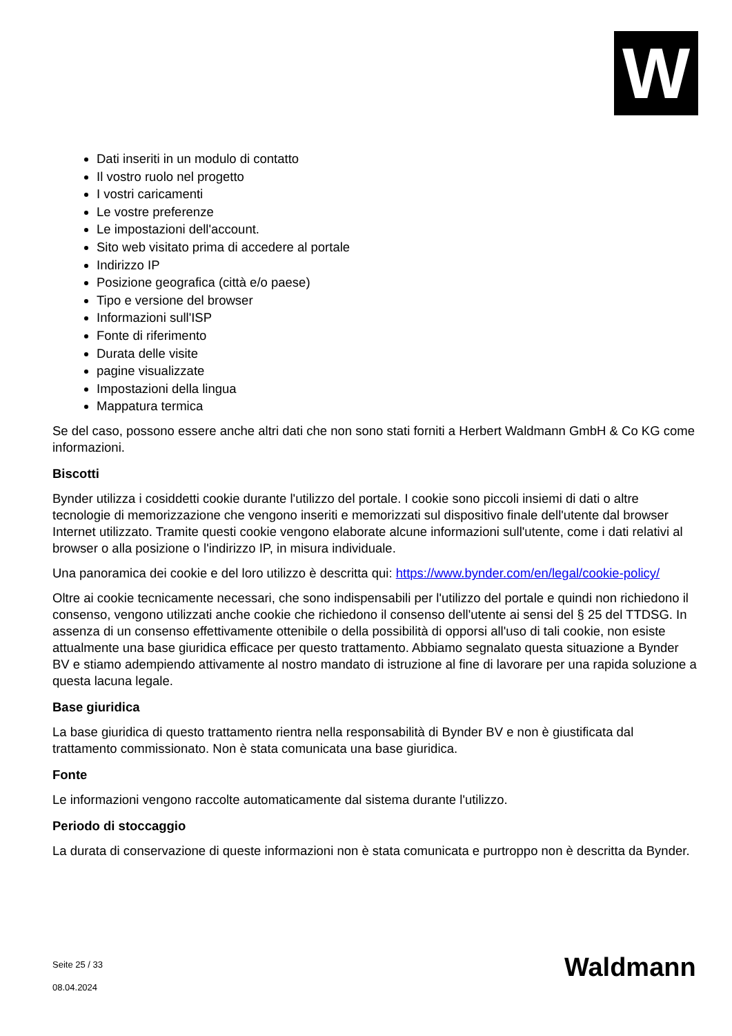W
Dati inseriti in un modulo di contatto
Il vostro ruolo nel progetto
I vostri caricamenti
Le vostre preferenze
Le impostazioni dell'account.
Sito web visitato prima di accedere al portale
Indirizzo IP
Posizione geografica (città e/o paese)
Tipo e versione del browser
Informazioni sull'ISP
Fonte di riferimento
Durata delle visite
pagine visualizzate
Impostazioni della lingua
Mappatura termica
Se del caso, possono essere anche altri dati che non sono stati forniti a Herbert Waldmann GmbH & Co KG come informazioni.
Biscotti
Bynder utilizza i cosiddetti cookie durante l'utilizzo del portale. I cookie sono piccoli insiemi di dati o altre tecnologie di memorizzazione che vengono inseriti e memorizzati sul dispositivo finale dell'utente dal browser Internet utilizzato. Tramite questi cookie vengono elaborate alcune informazioni sull'utente, come i dati relativi al browser o alla posizione o l'indirizzo IP, in misura individuale.
Una panoramica dei cookie e del loro utilizzo è descritta qui: https://www.bynder.com/en/legal/cookie-policy/
Oltre ai cookie tecnicamente necessari, che sono indispensabili per l'utilizzo del portale e quindi non richiedono il consenso, vengono utilizzati anche cookie che richiedono il consenso dell'utente ai sensi del § 25 del TTDSG. In assenza di un consenso effettivamente ottenibile o della possibilità di opporsi all'uso di tali cookie, non esiste attualmente una base giuridica efficace per questo trattamento. Abbiamo segnalato questa situazione a Bynder BV e stiamo adempiendo attivamente al nostro mandato di istruzione al fine di lavorare per una rapida soluzione a questa lacuna legale.
Base giuridica
La base giuridica di questo trattamento rientra nella responsabilità di Bynder BV e non è giustificata dal trattamento commissionato. Non è stata comunicata una base giuridica.
Fonte
Le informazioni vengono raccolte automaticamente dal sistema durante l'utilizzo.
Periodo di stoccaggio
La durata di conservazione di queste informazioni non è stata comunicata e purtroppo non è descritta da Bynder.
Seite 25 / 33
08.04.2024
Waldmann